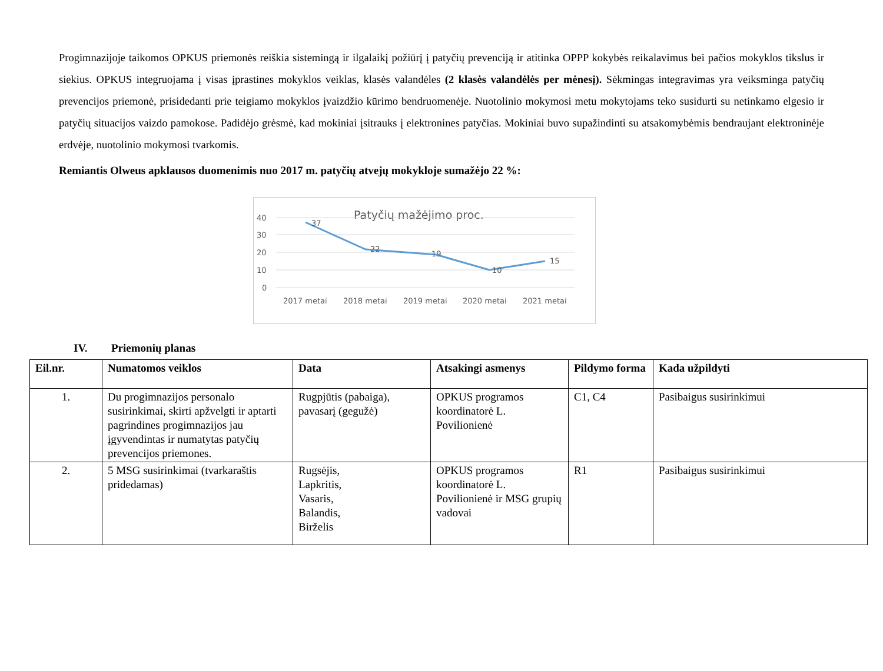Progimnazijoje taikomos OPKUS priemonės reiškia sistemingą ir ilgalaikį požiūrį į patyčių prevenciją ir atitinka OPPP kokybės reikalavimus bei pačios mokyklos tikslus ir siekius. OPKUS integruojama į visas įprastines mokyklos veiklas, klasės valandėles (2 klasės valandėlės per mėnesį). Sėkmingas integravimas yra veiksminga patyčių prevencijos priemonė, prisidedanti prie teigiamo mokyklos įvaizdžio kūrimo bendruomenėje. Nuotolinio mokymosi metu mokytojams teko susidurti su netinkamo elgesio ir patyčių situacijos vaizdo pamokose. Padidėjo grėsmė, kad mokiniai įsitrauks į elektronines patyčias. Mokiniai buvo supažindinti su atsakomybėmis bendraujant elektroninėje erdvėje, nuotolinio mokymosi tvarkomis.
Remiantis Olweus apklausos duomenimis nuo 2017 m. patyčių atvejų mokykloje sumažėjo 22 %:
Patyčių mažėjimo proc.
40
30
20
10
0
37
22
19
10
15
2017 metai
2018 metai
2019 metai
2020 metai
2021 metai
IV. Priemonių planas
| Eil.nr. | Numatomos veiklos | Data | Atsakingi asmenys | Pildymo forma | Kada užpildyti |
| --- | --- | --- | --- | --- | --- |
| 1. | Du progimnazijos personalo susirinkimai, skirti apžvelgti ir aptarti pagrindines progimnazijos jau įgyvendintas ir numatytas patyčių prevencijos priemones. | Rugpjūtis (pabaiga), pavasarį (gegužė) | OPKUS programos koordinatorė L. Povilionienė | C1, C4 | Pasibaigus susirinkimui |
| 2. | 5 MSG susirinkimai (tvarkaraštis pridedamas) | Rugsėjis, Lapkritis, Vasaris, Balandis, Birželis | OPKUS programos koordinatorė L. Povilionienė ir MSG grupių vadovai | R1 | Pasibaigus susirinkimui |